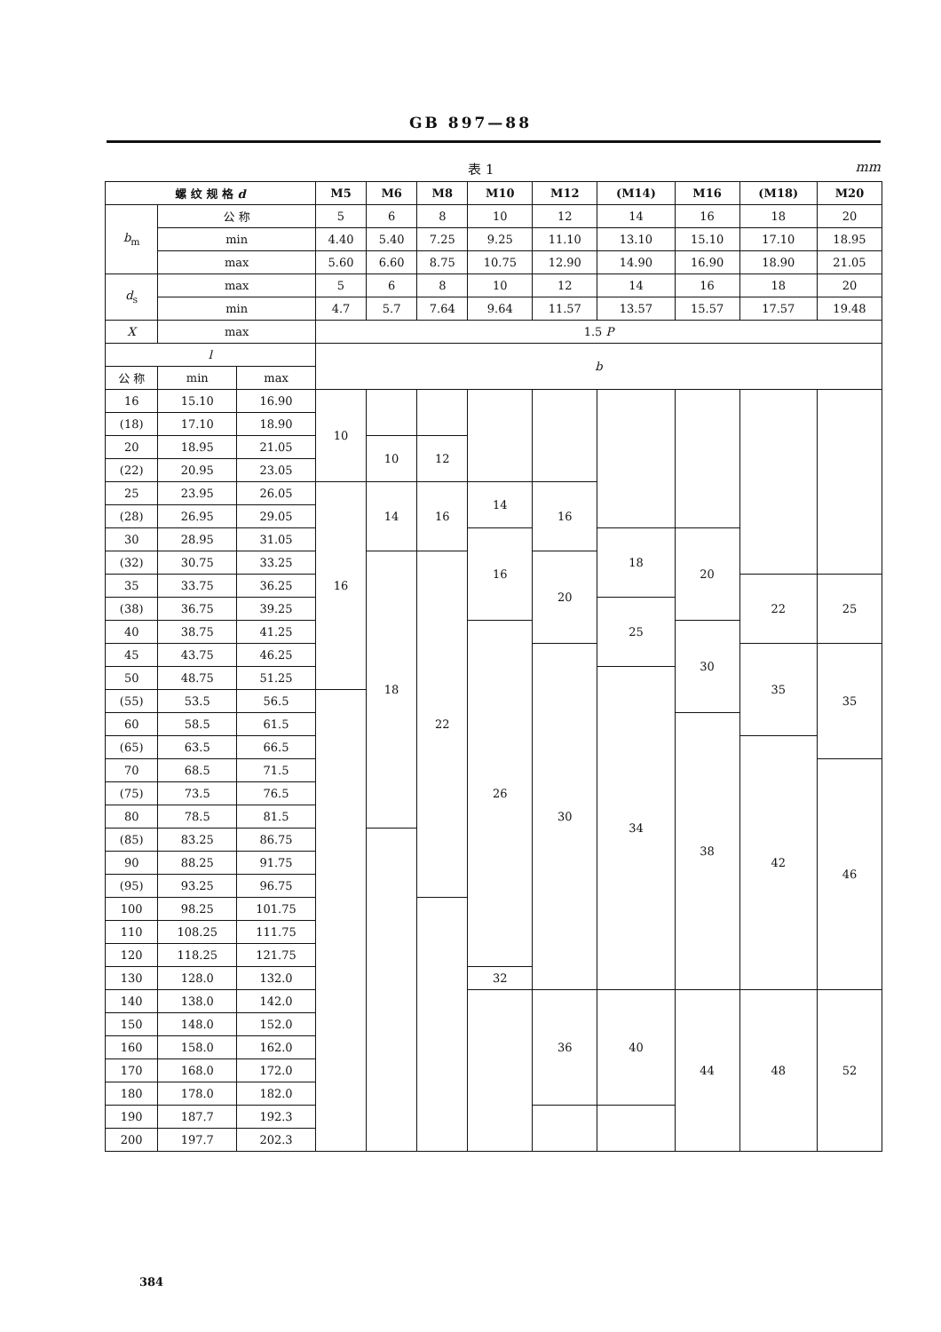GB 897—88
表 1 mm
| 螺 纹 规 格 d | | | M5 | M6 | M8 | M10 | M12 | (M14) | M16 | (M18) | M20 |
| --- | --- | --- | --- | --- | --- | --- | --- | --- | --- | --- | --- |
| b<sub>m</sub> | 公 称 | | 5 | 6 | 8 | 10 | 12 | 14 | 16 | 18 | 20 |
| | min | | 4.40 | 5.40 | 7.25 | 9.25 | 11.10 | 13.10 | 15.10 | 17.10 | 18.95 |
| | max | | 5.60 | 6.60 | 8.75 | 10.75 | 12.90 | 14.90 | 16.90 | 18.90 | 21.05 |
| d<sub>s</sub> | max | | 5 | 6 | 8 | 10 | 12 | 14 | 16 | 18 | 20 |
| | min | | 4.7 | 5.7 | 7.64 | 9.64 | 11.57 | 13.57 | 15.57 | 17.57 | 19.48 |
| X | max | | 1.5 P | | | | | | | | |
| l | | | b | | | | | | | | |
| 公 称 | min | max | | | | | | | | | |
| 16 | 15.10 | 16.90 | 10 | | | | | | | | |
| (18) | 17.10 | 18.90 | | | | | | | | | |
| 20 | 18.95 | 21.05 | | 10 | 12 | | | | | | |
| (22) | 20.95 | 23.05 | | | | | | | | | |
| 25 | 23.95 | 26.05 | 16 | 14 | 16 | 14 | 16 | | | | |
| (28) | 26.95 | 29.05 | | | | | | | | | |
| 30 | 28.95 | 31.05 | | | | 16 | | 18 | 20 | | |
| (32) | 30.75 | 33.25 | | 18 | 22 | | 20 | | | | |
| 35 | 33.75 | 36.25 | | | | | | | | 22 | 25 |
| (38) | 36.75 | 39.25 | | | | | | 25 | | | |
| 40 | 38.75 | 41.25 | | | | 26 | | | 30 | | |
| 45 | 43.75 | 46.25 | | | | | 30 | | | 35 | 35 |
| 50 | 48.75 | 51.25 | | | | | | 34 | | | |
| (55) | 53.5 | 56.5 | | | | | | | | | |
| 60 | 58.5 | 61.5 | | | | | | | 38 | | |
| (65) | 63.5 | 66.5 | | | | | | | | 42 | |
| 70 | 68.5 | 71.5 | | | | | | | | | 46 |
| (75) | 73.5 | 76.5 | | | | | | | | | |
| 80 | 78.5 | 81.5 | | | | | | | | | |
| (85) | 83.25 | 86.75 | | | | | | | | | |
| 90 | 88.25 | 91.75 | | | | | | | | | |
| (95) | 93.25 | 96.75 | | | | | | | | | |
| 100 | 98.25 | 101.75 | | | | | | | | | |
| 110 | 108.25 | 111.75 | | | | | | | | | |
| 120 | 118.25 | 121.75 | | | | | | | | | |
| 130 | 128.0 | 132.0 | | | | 32 | | | | | |
| 140 | 138.0 | 142.0 | | | | | 36 | 40 | 44 | 48 | 52 |
| 150 | 148.0 | 152.0 | | | | | | | | | |
| 160 | 158.0 | 162.0 | | | | | | | | | |
| 170 | 168.0 | 172.0 | | | | | | | | | |
| 180 | 178.0 | 182.0 | | | | | | | | | |
| 190 | 187.7 | 192.3 | | | | | | | | | |
| 200 | 197.7 | 202.3 | | | | | | | | | |
384